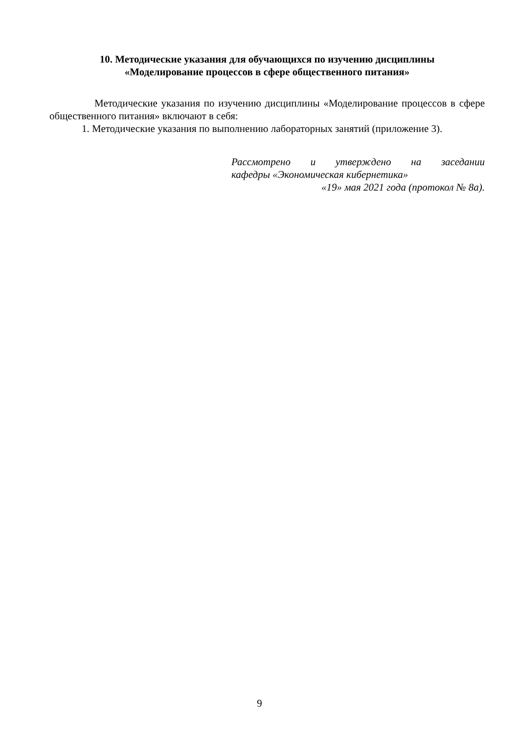10. Методические указания для обучающихся по изучению дисциплины
«Моделирование процессов в сфере общественного питания»
Методические указания по изучению дисциплины «Моделирование процессов в сфере общественного питания» включают в себя:
1. Методические указания по выполнению лабораторных занятий (приложение 3).
Рассмотрено и утверждено на заседании
кафедры «Экономическая кибернетика»
«19» мая 2021 года (протокол № 8а).
9